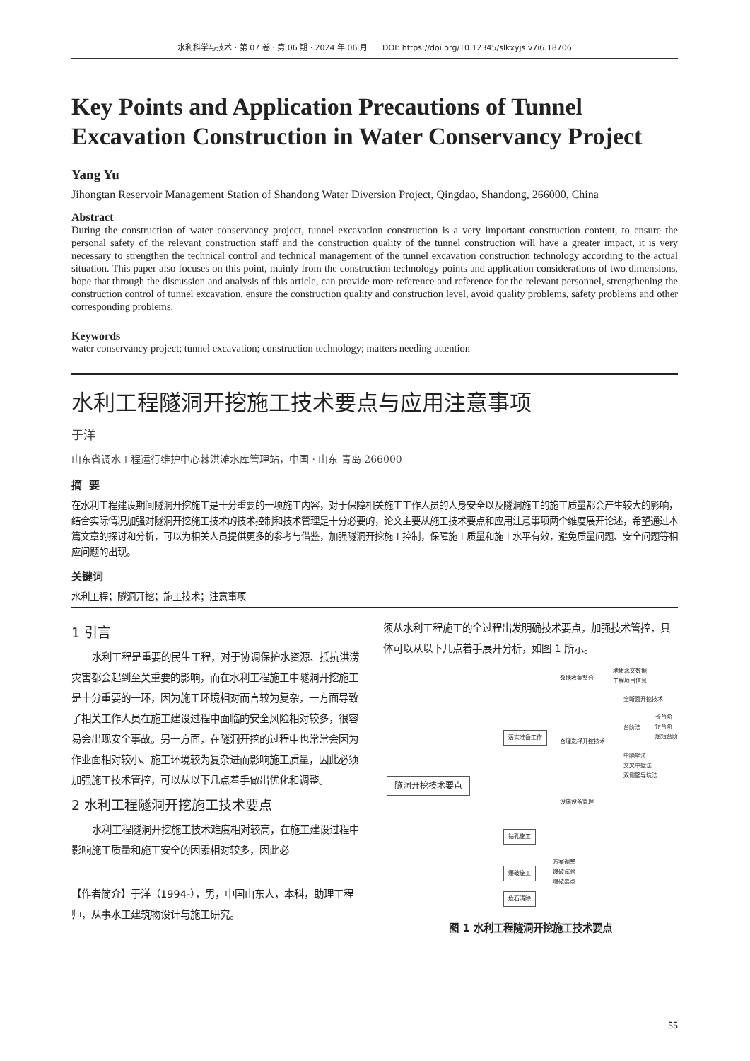水利科学与技术 · 第 07 卷 · 第 06 期 · 2024 年 06 月 DOI: https://doi.org/10.12345/slkxyjs.v7i6.18706
Key Points and Application Precautions of Tunnel Excavation Construction in Water Conservancy Project
Yang Yu
Jihongtan Reservoir Management Station of Shandong Water Diversion Project, Qingdao, Shandong, 266000, China
Abstract
During the construction of water conservancy project, tunnel excavation construction is a very important construction content, to ensure the personal safety of the relevant construction staff and the construction quality of the tunnel construction will have a greater impact, it is very necessary to strengthen the technical control and technical management of the tunnel excavation construction technology according to the actual situation. This paper also focuses on this point, mainly from the construction technology points and application considerations of two dimensions, hope that through the discussion and analysis of this article, can provide more reference and reference for the relevant personnel, strengthening the construction control of tunnel excavation, ensure the construction quality and construction level, avoid quality problems, safety problems and other corresponding problems.
Keywords
water conservancy project; tunnel excavation; construction technology; matters needing attention
水利工程隧洞开挖施工技术要点与应用注意事项
于洋
山东省调水工程运行维护中心棘洪滩水库管理站，中国 · 山东 青岛 266000
摘 要
在水利工程建设期间隧洞开挖施工是十分重要的一项施工内容，对于保障相关施工工作人员的人身安全以及隧洞施工的施工质量都会产生较大的影响，结合实际情况加强对隧洞开挖施工技术的技术控制和技术管理是十分必要的，论文主要从施工技术要点和应用注意事项两个维度展开论述，希望通过本篇文章的探讨和分析，可以为相关人员提供更多的参考与借鉴，加强隧洞开挖施工控制，保障施工质量和施工水平有效，避免质量问题、安全问题等相应问题的出现。
关键词
水利工程；隧洞开挖；施工技术；注意事项
1 引言
水利工程是重要的民生工程，对于协调保护水资源、抵抗洪涝灾害都会起到至关重要的影响，而在水利工程施工中隧洞开挖施工是十分重要的一环，因为施工环境相对而言较为复杂，一方面导致了相关工作人员在施工建设过程中面临的安全风险相对较多，很容易会出现安全事故。另一方面，在隧洞开挖的过程中也常常会因为作业面相对较小、施工环境较为复杂进而影响施工质量，因此必须加强施工技术管控，可以从以下几点着手做出优化和调整。
2 水利工程隧洞开挖施工技术要点
水利工程隧洞开挖施工技术难度相对较高，在施工建设过程中影响施工质量和施工安全的因素相对较多，因此必
【作者简介】于洋（1994-），男，中国山东人，本科，助理工程师，从事水工建筑物设计与施工研究。
须从水利工程施工的全过程出发明确技术要点，加强技术管控，具体可以从以下几点着手展开分析，如图 1 所示。
隧洞开挖技术要点
落实准备工作
数据收集整合
地质水文数据
工程项目信息
合理选择开挖技术
全断面开挖技术
台阶法
长台阶
短台阶
超短台阶
中隔壁法
交叉中壁法
双侧壁导坑法
设施设备管理
钻孔施工
爆破施工
方案调整
爆破试验
爆破要点
危石清除
图 1 水利工程隧洞开挖施工技术要点
55